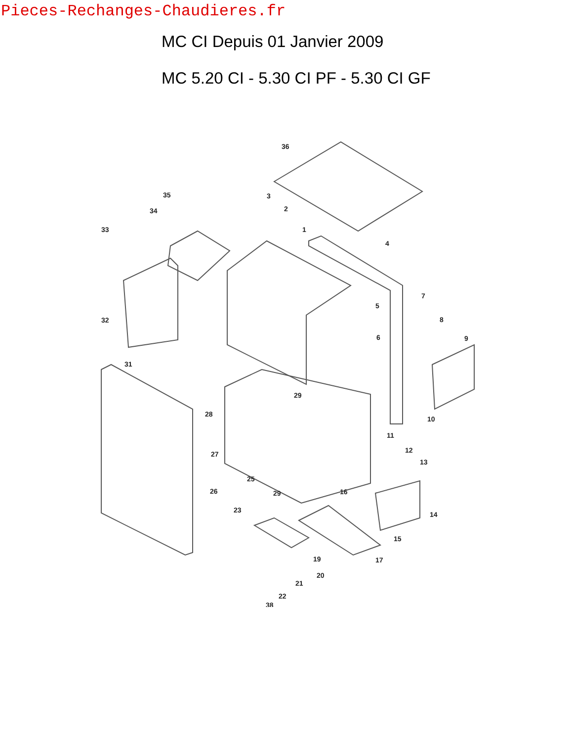Pieces-Rechanges-Chaudieres.fr
MC CI Depuis 01 Janvier 2009
MC 5.20 CI - 5.30 CI PF - 5.30 CI GF
36
3
2
35
34
33
1
4
7
5
8
9
6
32
31
29
28
10
11
27
12
13
25
26
29
16
23
14
15
19
17
20
21
22
38